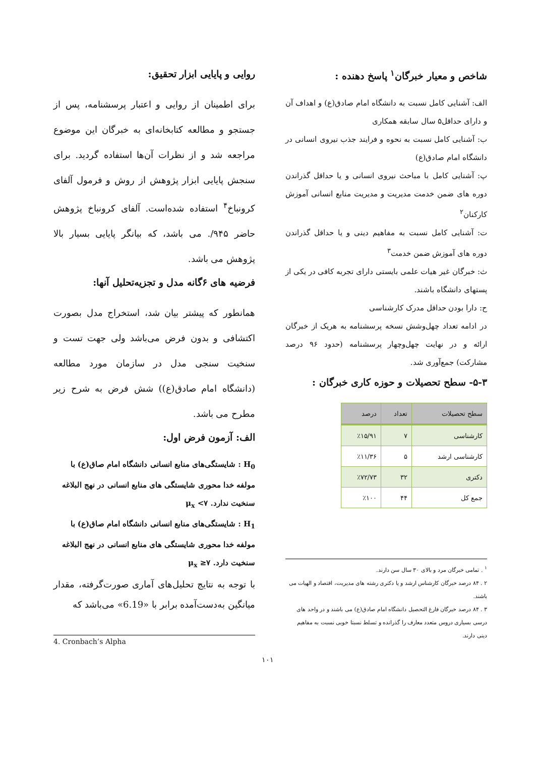شاخص و معیار خبرگان<sup>۱</sup> پاسخ دهنده :
الف: آشنایی کامل نسبت به دانشگاه امام صادق(ع) و اهداف آن و دارای حداقل۵ سال سابقه همکاری
ب: آشنایی کامل نسبت به نحوه و فرایند جذب نیروی انسانی در دانشگاه امام صادق(ع)
پ: آشنایی کامل با مباحث نیروی انسانی و یا حداقل گذراندن دوره های ضمن خدمت مدیریت و مدیریت منابع انسانی آموزش کارکنان<sup>۲</sup>
ت: آشنایی کامل نسبت به مفاهیم دینی و یا حداقل گذراندن دوره های آموزش ضمن خدمت<sup>۳</sup>
ث: خبرگان غیر هیات علمی بایستی دارای تجربه کافی در یکی از پستهای دانشگاه باشند.
ح: دارا بودن حداقل مدرک کارشناسی
در ادامه تعداد چهل‌وشش نسخه پرسشنامه به هریک از خبرگان ارائه و در نهایت چهل‌وچهار پرسشنامه (حدود ۹۶ درصد مشارکت) جمع‌آوری شد.
۵-۳- سطح تحصیلات و حوزه کاری خبرگان :
| سطح تحصیلات | تعداد | درصد |
| --- | --- | --- |
| کارشناسی | ۷ | ٪۱۵/۹۱ |
| کارشناسی ارشد | ۵ | ٪۱۱/۳۶ |
| دکتری | ۳۲ | ٪۷۲/۷۳ |
| جمع کل | ۴۴ | ٪۱۰۰ |
<sup>۱</sup> . تمامی خبرگان مرد و بالای ۳۰ سال سن دارند.
۲ . ۸۴ درصد خبرگان کارشناس ارشد و یا دکتری رشته های مدیریت، اقتصاد و الهیات می باشند.
۳ . ۸۴ درصد خبرگان فارغ التحصیل دانشگاه امام صادق(ع) می باشند و در واحد های درسی بسیاری دروس متعدد معارف را گذرانده و تسلط نسبتا خوبی نسبت به مفاهیم دینی دارند.
روایی و پایایی ابزار تحقیق:
برای اطمینان از روایی و اعتبار پرسشنامه، پس از جستجو و مطالعه کتابخانه‌ای به خبرگان این موضوع مراجعه شد و از نظرات آن‌ها استفاده گردید. برای سنجش پایایی ابزار پژوهش از روش و فرمول آلفای کرونباخ<sup>۴</sup> استفاده شده‌است. آلفای کرونباخ پژوهش حاضر ۹۴۵/. می باشد، که بیانگر پایایی بسیار بالا پژوهش می باشد.
فرضیه های ۶گانه مدل و تجزیه‌تحلیل آنها:
همانطور که پیشتر بیان شد، استخراج مدل بصورت اکتشافی و بدون فرض می‌باشد ولی جهت تست و سنخیت سنجی مدل در سازمان مورد مطالعه (دانشگاه امام صادق(ع)) شش فرض به شرح زیر مطرح می باشد.
الف: آزمون فرض اول:
H<sub>0</sub> : شایستگی‌های منابع انسانی دانشگاه امام صاق(ع) با مولفه خدا محوری شایستگی های منابع انسانی در نهج البلاغه سنخیت ندارد. μ<sub>x</sub> <۷
H<sub>1</sub> : شایستگی‌های منابع انسانی دانشگاه امام صاق(ع) با مولفه خدا محوری شایستگی های منابع انسانی در نهج البلاغه سنخیت دارد. μ<sub>x</sub> ≥۷
با توجه به نتایج تحلیل‌های آماری صورت‌گرفته، مقدار میانگین به‌دست‌آمده برابر با «6.19» می‌باشد که
4. Cronbach’s Alpha
۱۰۱